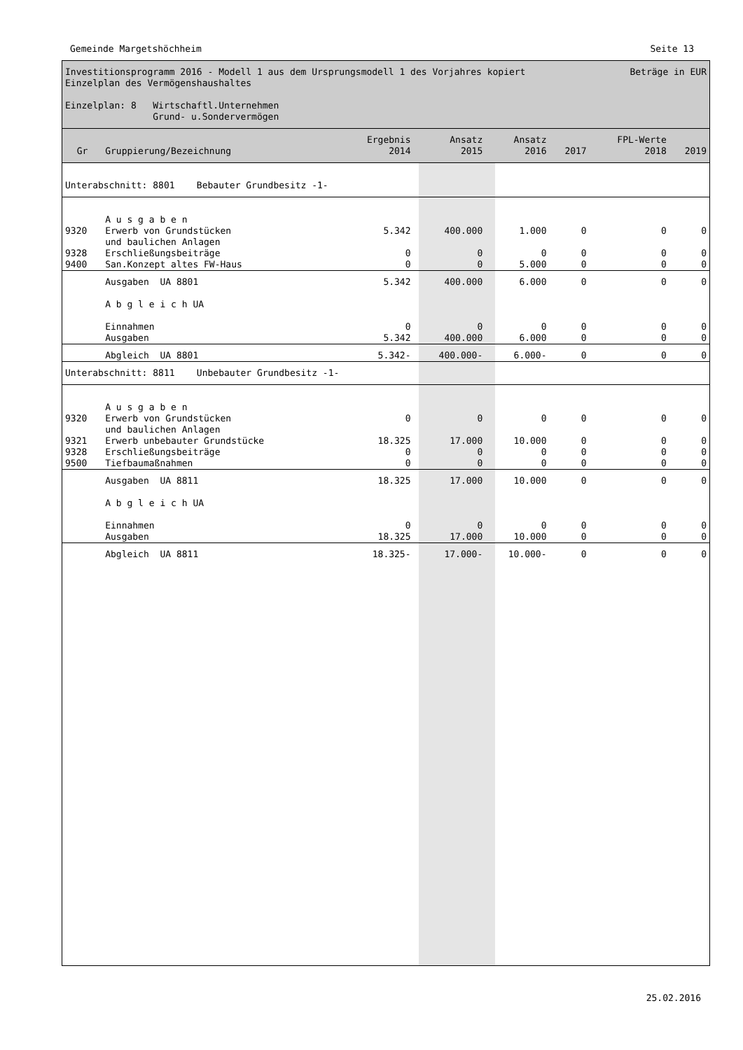Gemeinde Margetshöchheim Seite 13
Investitionsprogramm 2016 - Modell 1 aus dem Ursprungsmodell 1 des Vorjahres kopiert Beträge in EUR
Einzelplan des Vermögenshaushaltes
Einzelplan: 8 Wirtschaftl.Unternehmen
Grund- u.Sondervermögen
| Gr | Gruppierung/Bezeichnung | Ergebnis 2014 | Ansatz 2015 | Ansatz 2016 | 2017 | FPL-Werte 2018 | 2019 |
| --- | --- | --- | --- | --- | --- | --- | --- |
| Unterabschnitt: 8801 Bebauter Grundbesitz -1- | | | | | | | |
| | A u s g a b e n | | | | | | |
| 9320 | Erwerb von Grundstücken | 5.342 | 400.000 | 1.000 | 0 | 0 | 0 |
| | und baulichen Anlagen | | | | | | |
| 9328 | Erschließungsbeiträge | 0 | 0 | 0 | 0 | 0 | 0 |
| 9400 | San.Konzept altes FW-Haus | 0 | 0 | 5.000 | 0 | 0 | 0 |
| | Ausgaben UA 8801 | 5.342 | 400.000 | 6.000 | 0 | 0 | 0 |
| | A b g l e i c h UA | | | | | | |
| | Einnahmen | 0 | 0 | 0 | 0 | 0 | 0 |
| | Ausgaben | 5.342 | 400.000 | 6.000 | 0 | 0 | 0 |
| | Abgleich UA 8801 | 5.342- | 400.000- | 6.000- | 0 | 0 | 0 |
| Unterabschnitt: 8811 Unbebauter Grundbesitz -1- | | | | | | | |
| | A u s g a b e n | | | | | | |
| 9320 | Erwerb von Grundstücken | 0 | 0 | 0 | 0 | 0 | 0 |
| | und baulichen Anlagen | | | | | | |
| 9321 | Erwerb unbebauter Grundstücke | 18.325 | 17.000 | 10.000 | 0 | 0 | 0 |
| 9328 | Erschließungsbeiträge | 0 | 0 | 0 | 0 | 0 | 0 |
| 9500 | Tiefbaumaßnahmen | 0 | 0 | 0 | 0 | 0 | 0 |
| | Ausgaben UA 8811 | 18.325 | 17.000 | 10.000 | 0 | 0 | 0 |
| | A b g l e i c h UA | | | | | | |
| | Einnahmen | 0 | 0 | 0 | 0 | 0 | 0 |
| | Ausgaben | 18.325 | 17.000 | 10.000 | 0 | 0 | 0 |
| | Abgleich UA 8811 | 18.325- | 17.000- | 10.000- | 0 | 0 | 0 |
25.02.2016